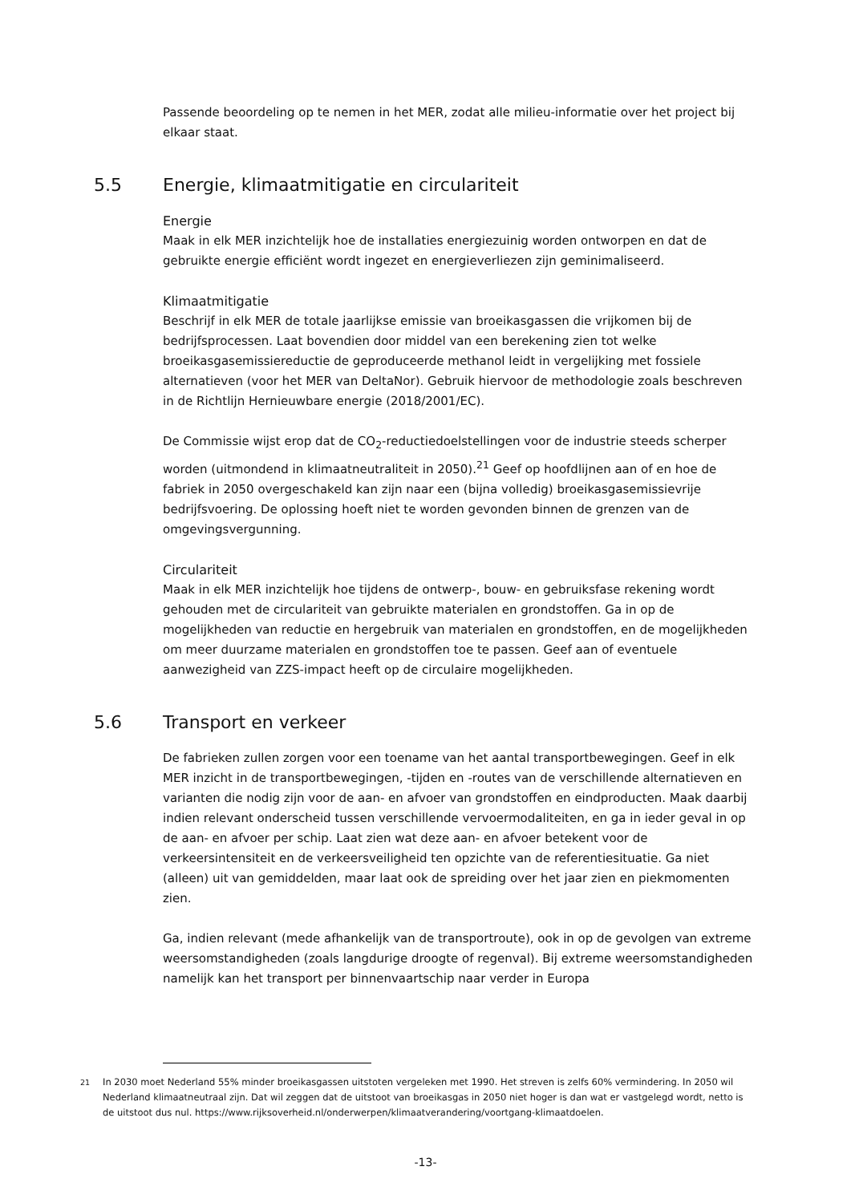Passende beoordeling op te nemen in het MER, zodat alle milieu-informatie over het project bij elkaar staat.
5.5 Energie, klimaatmitigatie en circulariteit
Energie
Maak in elk MER inzichtelijk hoe de installaties energiezuinig worden ontworpen en dat de gebruikte energie efficiënt wordt ingezet en energieverliezen zijn geminimaliseerd.
Klimaatmitigatie
Beschrijf in elk MER de totale jaarlijkse emissie van broeikasgassen die vrijkomen bij de bedrijfsprocessen. Laat bovendien door middel van een berekening zien tot welke broeikasgasemissiereductie de geproduceerde methanol leidt in vergelijking met fossiele alternatieven (voor het MER van DeltaNor). Gebruik hiervoor de methodologie zoals beschreven in de Richtlijn Hernieuwbare energie (2018/2001/EC).
De Commissie wijst erop dat de CO<sub>2</sub>-reductiedoelstellingen voor de industrie steeds scherper worden (uitmondend in klimaatneutraliteit in 2050).<sup>21</sup> Geef op hoofdlijnen aan of en hoe de fabriek in 2050 overgeschakeld kan zijn naar een (bijna volledig) broeikasgasemissievrije bedrijfsvoering. De oplossing hoeft niet te worden gevonden binnen de grenzen van de omgevingsvergunning.
Circulariteit
Maak in elk MER inzichtelijk hoe tijdens de ontwerp-, bouw- en gebruiksfase rekening wordt gehouden met de circulariteit van gebruikte materialen en grondstoffen. Ga in op de mogelijkheden van reductie en hergebruik van materialen en grondstoffen, en de mogelijkheden om meer duurzame materialen en grondstoffen toe te passen. Geef aan of eventuele aanwezigheid van ZZS-impact heeft op de circulaire mogelijkheden.
5.6 Transport en verkeer
De fabrieken zullen zorgen voor een toename van het aantal transportbewegingen. Geef in elk MER inzicht in de transportbewegingen, -tijden en -routes van de verschillende alternatieven en varianten die nodig zijn voor de aan- en afvoer van grondstoffen en eindproducten. Maak daarbij indien relevant onderscheid tussen verschillende vervoermodaliteiten, en ga in ieder geval in op de aan- en afvoer per schip. Laat zien wat deze aan- en afvoer betekent voor de verkeersintensiteit en de verkeersveiligheid ten opzichte van de referentiesituatie. Ga niet (alleen) uit van gemiddelden, maar laat ook de spreiding over het jaar zien en piekmomenten zien.
Ga, indien relevant (mede afhankelijk van de transportroute), ook in op de gevolgen van extreme weersomstandigheden (zoals langdurige droogte of regenval). Bij extreme weersomstandigheden namelijk kan het transport per binnenvaartschip naar verder in Europa
<sup>21</sup> In 2030 moet Nederland 55% minder broeikasgassen uitstoten vergeleken met 1990. Het streven is zelfs 60% vermindering. In 2050 wil Nederland klimaatneutraal zijn. Dat wil zeggen dat de uitstoot van broeikasgas in 2050 niet hoger is dan wat er vastgelegd wordt, netto is de uitstoot dus nul. https://www.rijksoverheid.nl/onderwerpen/klimaatverandering/voortgang-klimaatdoelen.
-13-